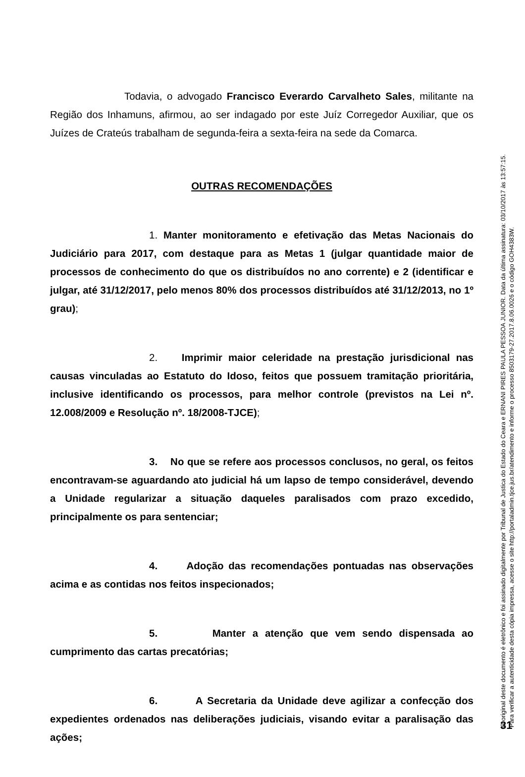Todavia, o advogado Francisco Everardo Carvalheto Sales, militante na Região dos Inhamuns, afirmou, ao ser indagado por este Juíz Corregedor Auxiliar, que os Juízes de Crateús trabalham de segunda-feira a sexta-feira na sede da Comarca.
OUTRAS RECOMENDAÇÕES
1. Manter monitoramento e efetivação das Metas Nacionais do Judiciário para 2017, com destaque para as Metas 1 (julgar quantidade maior de processos de conhecimento do que os distribuídos no ano corrente) e 2 (identificar e julgar, até 31/12/2017, pelo menos 80% dos processos distribuídos até 31/12/2013, no 1º grau);
2. Imprimir maior celeridade na prestação jurisdicional nas causas vinculadas ao Estatuto do Idoso, feitos que possuem tramitação prioritária, inclusive identificando os processos, para melhor controle (previstos na Lei nº. 12.008/2009 e Resolução nº. 18/2008-TJCE);
3. No que se refere aos processos conclusos, no geral, os feitos encontravam-se aguardando ato judicial há um lapso de tempo considerável, devendo a Unidade regularizar a situação daqueles paralisados com prazo excedido, principalmente os para sentenciar;
4. Adoção das recomendações pontuadas nas observações acima e as contidas nos feitos inspecionados;
5. Manter a atenção que vem sendo dispensada ao cumprimento das cartas precatórias;
6. A Secretaria da Unidade deve agilizar a confecção dos expedientes ordenados nas deliberações judiciais, visando evitar a paralisação das ações;
O original deste documento é eletrônico e foi assinado digitalmente por Tribunal de Justica do Estado do Ceara e ERNANI PIRES PAULA PESSOA JUNIOR. Data da última assinatura: 03/10/2017 às 13:57:15.
Para verificar a autenticidade desta cópia impressa, acesse o site http://portaladmin.tjce.jus.br/atendimento e informe o processo 8503179-27.2017.8.06.0026 e o código GOH4383W.
31